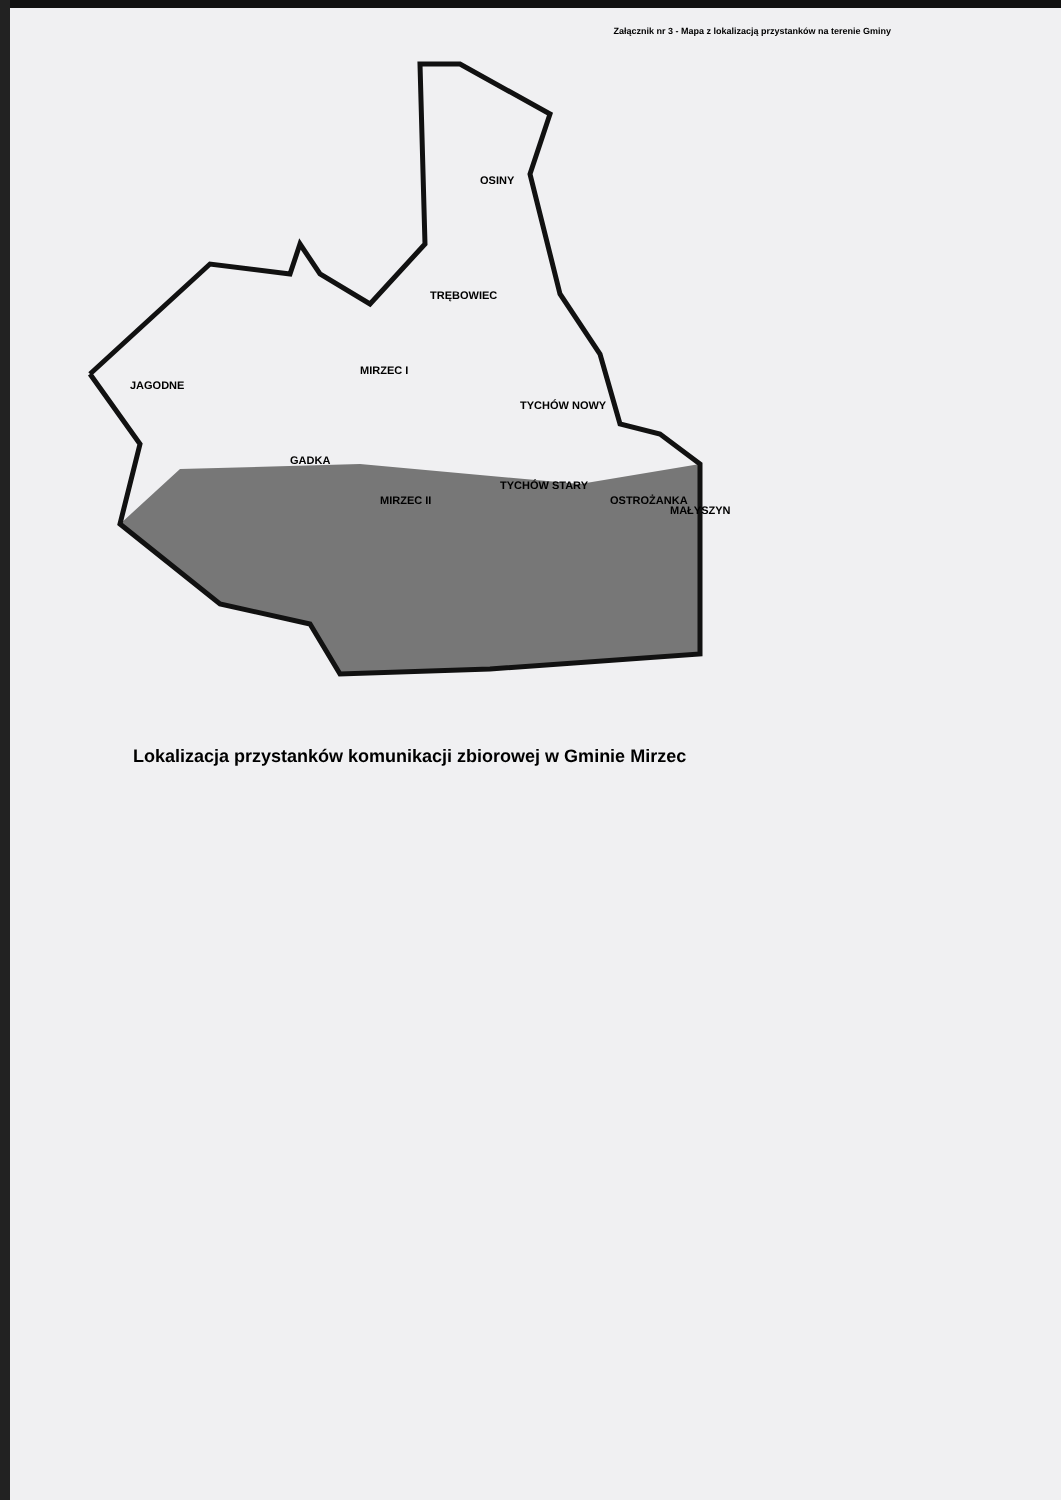Załącznik nr 3 - Mapa z lokalizacją przystanków na terenie Gminy
OSINY
TRĘBOWIEC
MIRZEC I
JAGODNE
GADKA
MIRZEC II
TYCHÓW NOWY
TYCHÓW STARY
OSTROŻANKA
MAŁYSZYN
Lokalizacja przystanków komunikacji zbiorowej w Gminie Mirzec